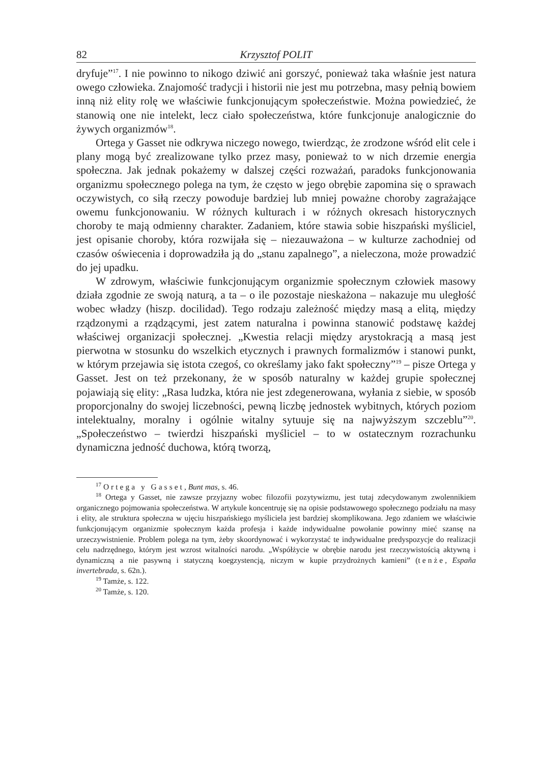82 Krzysztof POLIT
dryfuje”<sup>17</sup>. I nie powinno to nikogo dziwić ani gorszyć, ponieważ taka właśnie jest natura owego człowieka. Znajomość tradycji i historii nie jest mu potrzebna, masy pełnią bowiem inną niż elity rolę we właściwie funkcjonującym społeczeństwie. Można powiedzieć, że stanowią one nie intelekt, lecz ciało społeczeństwa, które funkcjonuje analogicznie do żywych organizmów<sup>18</sup>.
Ortega y Gasset nie odkrywa niczego nowego, twierdząc, że zrodzone wśród elit cele i plany mogą być zrealizowane tylko przez masy, ponieważ to w nich drzemie energia społeczna. Jak jednak pokażemy w dalszej części rozważań, paradoks funkcjonowania organizmu społecznego polega na tym, że często w jego obrębie zapomina się o sprawach oczywistych, co siłą rzeczy powoduje bardziej lub mniej poważne choroby zagrażające owemu funkcjonowaniu. W różnych kulturach i w różnych okresach historycznych choroby te mają odmienny charakter. Zadaniem, które stawia sobie hiszpański myśliciel, jest opisanie choroby, która rozwijała się – niezauważona – w kulturze zachodniej od czasów oświecenia i doprowadziła ją do „stanu zapalnego”, a nieleczona, może prowadzić do jej upadku.
W zdrowym, właściwie funkcjonującym organizmie społecznym człowiek masowy działa zgodnie ze swoją naturą, a ta – o ile pozostaje nieskażona – nakazuje mu uległość wobec władzy (hiszp. docilidad). Tego rodzaju zależność między masą a elitą, między rządzonymi a rządzącymi, jest zatem naturalna i powinna stanowić podstawę każdej właściwej organizacji społecznej. „Kwestia relacji między arystokracją a masą jest pierwotna w stosunku do wszelkich etycznych i prawnych formalizmów i stanowi punkt, w którym przejawia się istota czegoś, co określamy jako fakt społeczny”<sup>19</sup> – pisze Ortega y Gasset. Jest on też przekonany, że w sposób naturalny w każdej grupie społecznej pojawiają się elity: „Rasa ludzka, która nie jest zdegenerowana, wyłania z siebie, w sposób proporcjonalny do swojej liczebności, pewną liczbę jednostek wybitnych, których poziom intelektualny, moralny i ogólnie witalny sytuuje się na najwyższym szczeblu”<sup>20</sup>. „Społeczeństwo – twierdzi hiszpański myśliciel – to w ostatecznym rozrachunku dynamiczna jedność duchowa, którą tworzą,
<sup>17</sup> Ortega y Gasset, Bunt mas, s. 46.
<sup>18</sup> Ortega y Gasset, nie zawsze przyjazny wobec filozofii pozytywizmu, jest tutaj zdecydowanym zwolennikiem organicznego pojmowania społeczeństwa. W artykule koncentruję się na opisie podstawowego społecznego podziału na masy i elity, ale struktura społeczna w ujęciu hiszpańskiego myśliciela jest bardziej skomplikowana. Jego zdaniem we właściwie funkcjonującym organizmie społecznym każda profesja i każde indywidualne powołanie powinny mieć szansę na urzeczywistnienie. Problem polega na tym, żeby skoordynować i wykorzystać te indywidualne predyspozycje do realizacji celu nadrzędnego, którym jest wzrost witalności narodu. „Współżycie w obrębie narodu jest rzeczywistością aktywną i dynamiczną a nie pasywną i statyczną koegzystencją, niczym w kupie przydrożnych kamieni” (tenże, España invertebrada, s. 62n.).
<sup>19</sup> Tamże, s. 122.
<sup>20</sup> Tamże, s. 120.